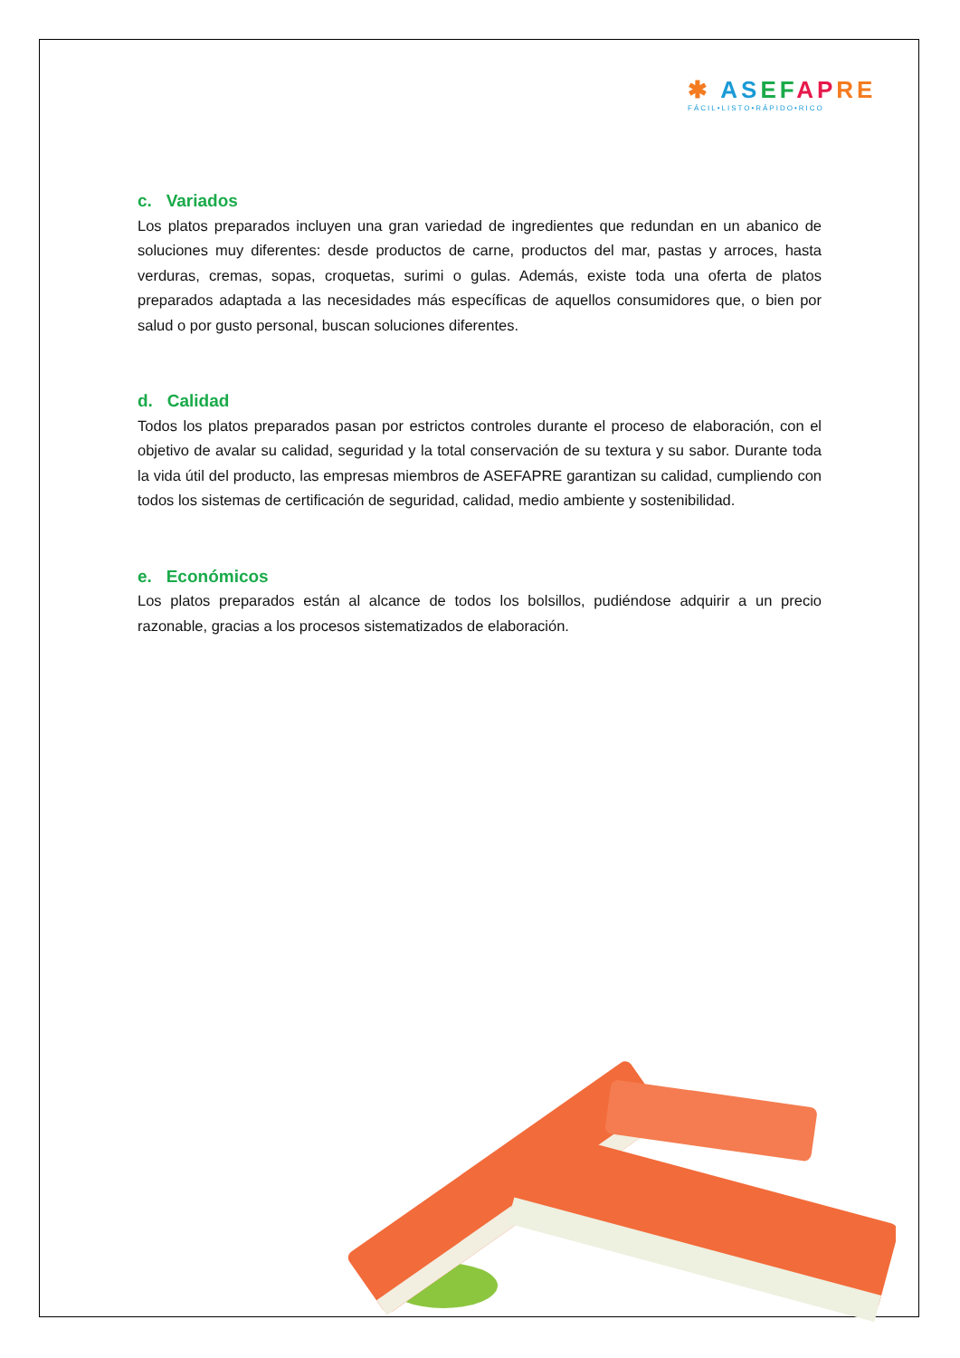✱ AS EF AP RE
FÁCIL•LISTO•RÁPIDO•RICO
c. Variados
Los platos preparados incluyen una gran variedad de ingredientes que redundan en un abanico de soluciones muy diferentes: desde productos de carne, productos del mar, pastas y arroces, hasta verduras, cremas, sopas, croquetas, surimi o gulas. Además, existe toda una oferta de platos preparados adaptada a las necesidades más específicas de aquellos consumidores que, o bien por salud o por gusto personal, buscan soluciones diferentes.
d. Calidad
Todos los platos preparados pasan por estrictos controles durante el proceso de elaboración, con el objetivo de avalar su calidad, seguridad y la total conservación de su textura y su sabor. Durante toda la vida útil del producto, las empresas miembros de ASEFAPRE garantizan su calidad, cumpliendo con todos los sistemas de certificación de seguridad, calidad, medio ambiente y sostenibilidad.
e. Económicos
Los platos preparados están al alcance de todos los bolsillos, pudiéndose adquirir a un precio razonable, gracias a los procesos sistematizados de elaboración.